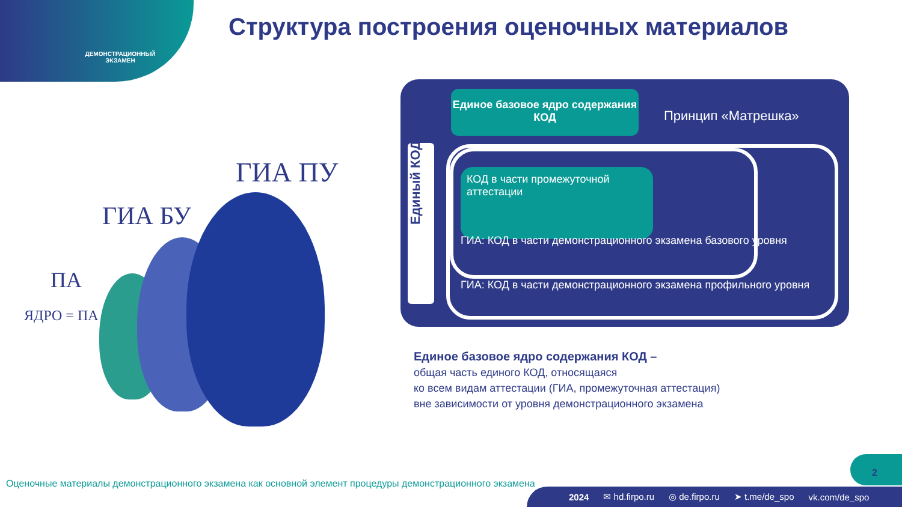ДЕМОНСТРАЦИОННЫЙ ЭКЗАМЕН
Структура построения оценочных материалов
ГИА ПУ
ГИА БУ
ПА
ЯДРО = ПА
Единое базовое ядро содержания КОД
Принцип «Матрешка»
Единый КОД
КОД в части промежуточной аттестации
ГИА: КОД в части демонстрационного экзамена базового уровня
ГИА: КОД в части демонстрационного экзамена профильного уровня
Единое базовое ядро содержания КОД –
общая часть единого КОД, относящаяся
ко всем видам аттестации (ГИА, промежуточная аттестация)
вне зависимости от уровня демонстрационного экзамена
Оценочные материалы демонстрационного экзамена как основной элемент процедуры демонстрационного экзамена
2
2024 ✉ hd.firpo.ru ◎ de.firpo.ru ➤ t.me/de_spo vk.com/de_spo